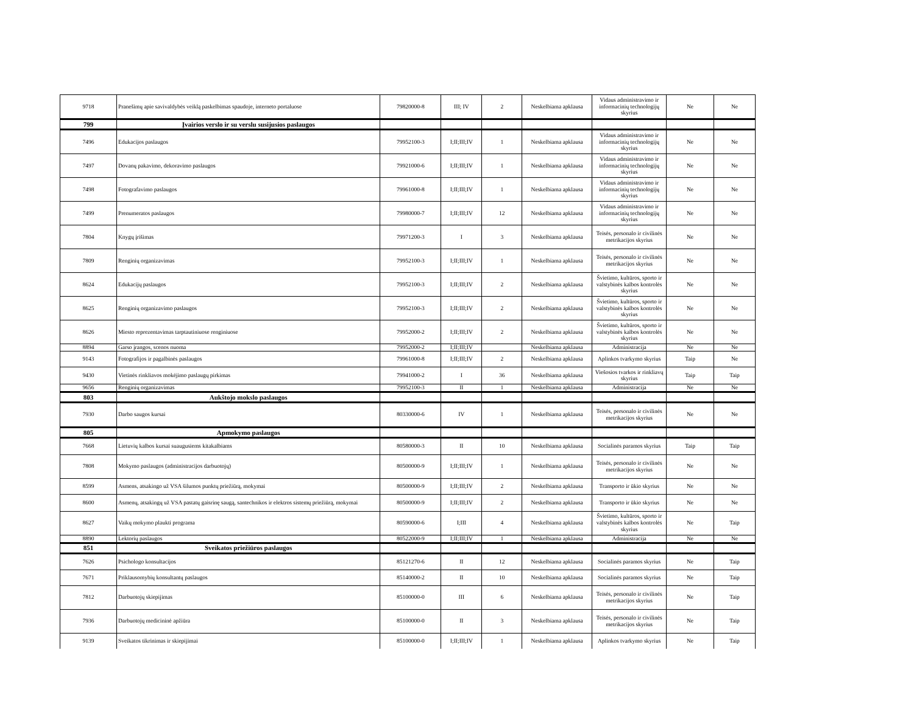| 9718 | Pranešimų apie savivaldybės veiklą paskelbimas spaudoje, interneto portaluose | 79820000-8 | III; IV | 2 | Neskelbiama apklausa | Vidaus administravimo ir informacinių technologijų skyrius | Ne | Ne |
| 799 | Įvairios verslo ir su verslu susijusios paslaugos | | | | | | | |
| 7496 | Edukacijos paslaugos | 79952100-3 | I;II;III;IV | 1 | Neskelbiama apklausa | Vidaus administravimo ir informacinių technologijų skyrius | Ne | Ne |
| 7497 | Dovanų pakavimo, dekoravimo paslaugos | 79921000-6 | I;II;III;IV | 1 | Neskelbiama apklausa | Vidaus administravimo ir informacinių technologijų skyrius | Ne | Ne |
| 7498 | Fotografavimo paslaugos | 79961000-8 | I;II;III;IV | 1 | Neskelbiama apklausa | Vidaus administravimo ir informacinių technologijų skyrius | Ne | Ne |
| 7499 | Prenumeratos paslaugos | 79980000-7 | I;II;III;IV | 12 | Neskelbiama apklausa | Vidaus administravimo ir informacinių technologijų skyrius | Ne | Ne |
| 7804 | Knygų įrišimas | 79971200-3 | I | 3 | Neskelbiama apklausa | Teisės, personalo ir civilinės metrikacijos skyrius | Ne | Ne |
| 7809 | Renginių organizavimas | 79952100-3 | I;II;III;IV | 1 | Neskelbiama apklausa | Teisės, personalo ir civilinės metrikacijos skyrius | Ne | Ne |
| 8624 | Edukacijų paslaugos | 79952100-3 | I;II;III;IV | 2 | Neskelbiama apklausa | Švietimo, kultūros, sporto ir valstybinės kalbos kontrolės skyrius | Ne | Ne |
| 8625 | Renginių organizavimo paslaugos | 79952100-3 | I;II;III;IV | 2 | Neskelbiama apklausa | Švietimo, kultūros, sporto ir valstybinės kalbos kontrolės skyrius | Ne | Ne |
| 8626 | Miesto reprezentavimas tarptautiniuose renginiuose | 79952000-2 | I;II;III;IV | 2 | Neskelbiama apklausa | Švietimo, kultūros, sporto ir valstybinės kalbos kontrolės skyrius | Ne | Ne |
| 8894 | Garso įrangos, scenos nuoma | 79952000-2 | I;II;III;IV | | Neskelbiama apklausa | Administracija | Ne | Ne |
| 9143 | Fotografijos ir pagalbinės paslaugos | 79961000-8 | I;II;III;IV | 2 | Neskelbiama apklausa | Aplinkos tvarkymo skyrius | Taip | Ne |
| 9430 | Vietinės rinkliavos mokėjimo paslaugų pirkimas | 79941000-2 | I | 36 | Neskelbiama apklausa | Viešosios tvarkos ir rinkliavų skyrius | Taip | Taip |
| 9656 | Renginių organizavimas | 79952100-3 | II | 1 | Neskelbiama apklausa | Administracija | Ne | Ne |
| 803 | Aukštojo mokslo paslaugos | | | | | | | |
| 7930 | Darbo saugos kursai | 80330000-6 | IV | 1 | Neskelbiama apklausa | Teisės, personalo ir civilinės metrikacijos skyrius | Ne | Ne |
| 805 | Apmokymo paslaugos | | | | | | | |
| 7668 | Lietuvių kalbos kursai suaugusiems kitakalbiams | 80580000-3 | II | 10 | Neskelbiama apklausa | Socialinės paramos skyrius | Taip | Taip |
| 7808 | Mokymo paslaugos (administracijos darbuotojų) | 80500000-9 | I;II;III;IV | 1 | Neskelbiama apklausa | Teisės, personalo ir civilinės metrikacijos skyrius | Ne | Ne |
| 8599 | Asmens, atsakingo už VSA šilumos punktų priežiūrą, mokymai | 80500000-9 | I;II;III;IV | 2 | Neskelbiama apklausa | Transporto ir ūkio skyrius | Ne | Ne |
| 8600 | Asmenų, atsakingų už VSA pastatų gaisrinę saugą, santechnikos ir elektros sistemų priežiūrą, mokymai | 80500000-9 | I;II;III;IV | 2 | Neskelbiama apklausa | Transporto ir ūkio skyrius | Ne | Ne |
| 8627 | Vaikų mokymo plaukti programa | 80590000-6 | I;III | 4 | Neskelbiama apklausa | Švietimo, kultūros, sporto ir valstybinės kalbos kontrolės skyrius | Ne | Taip |
| 8890 | Lektorių paslaugos | 80522000-9 | I;II;III;IV | 1 | Neskelbiama apklausa | Administracija | Ne | Ne |
| 851 | Sveikatos priežiūros paslaugos | | | | | | | |
| 7626 | Psichologo konsultacijos | 85121270-6 | II | 12 | Neskelbiama apklausa | Socialinės paramos skyrius | Ne | Taip |
| 7671 | Priklausomybių konsultantų paslaugos | 85140000-2 | II | 10 | Neskelbiama apklausa | Socialinės paramos skyrius | Ne | Taip |
| 7812 | Darbuotojų skiepijimas | 85100000-0 | III | 6 | Neskelbiama apklausa | Teisės, personalo ir civilinės metrikacijos skyrius | Ne | Taip |
| 7936 | Darbuotojų medicininė apžiūra | 85100000-0 | II | 3 | Neskelbiama apklausa | Teisės, personalo ir civilinės metrikacijos skyrius | Ne | Taip |
| 9139 | Sveikatos tikrinimas ir skiepijimai | 85100000-0 | I;II;III;IV | 1 | Neskelbiama apklausa | Aplinkos tvarkymo skyrius | Ne | Taip |